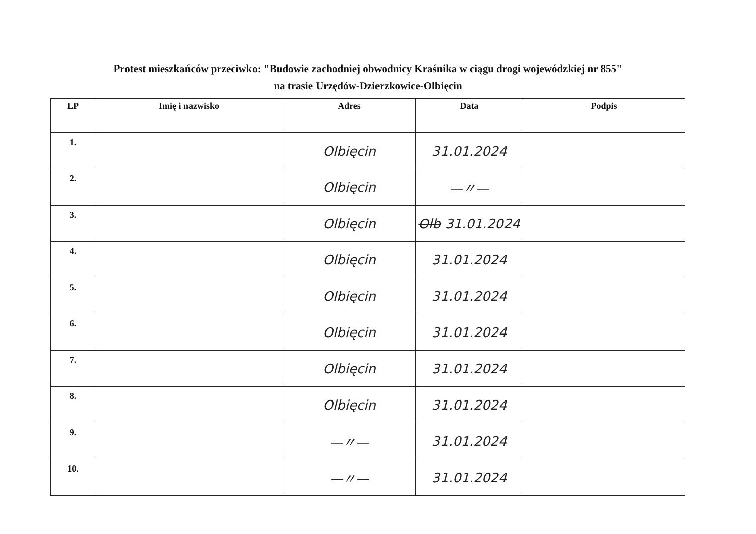Protest mieszkańców przeciwko: "Budowie zachodniej obwodnicy Kraśnika w ciągu drogi wojewódzkiej nr 855"
na trasie Urzędów-Dzierzkowice-Olbięcin
| LP | Imię i nazwisko | Adres | Data | Podpis |
| --- | --- | --- | --- | --- |
| 1. | | Olbięcin | 31.01.2024 | |
| 2. | | Olbięcin | —〃— | |
| 3. | | Olbięcin | Olb 31.01.2024 | |
| 4. | | Olbięcin | 31.01.2024 | |
| 5. | | Olbięcin | 31.01.2024 | |
| 6. | | Olbięcin | 31.01.2024 | |
| 7. | | Olbięcin | 31.01.2024 | |
| 8. | | Olbięcin | 31.01.2024 | |
| 9. | | —〃— | 31.01.2024 | |
| 10. | | —〃— | 31.01.2024 | |